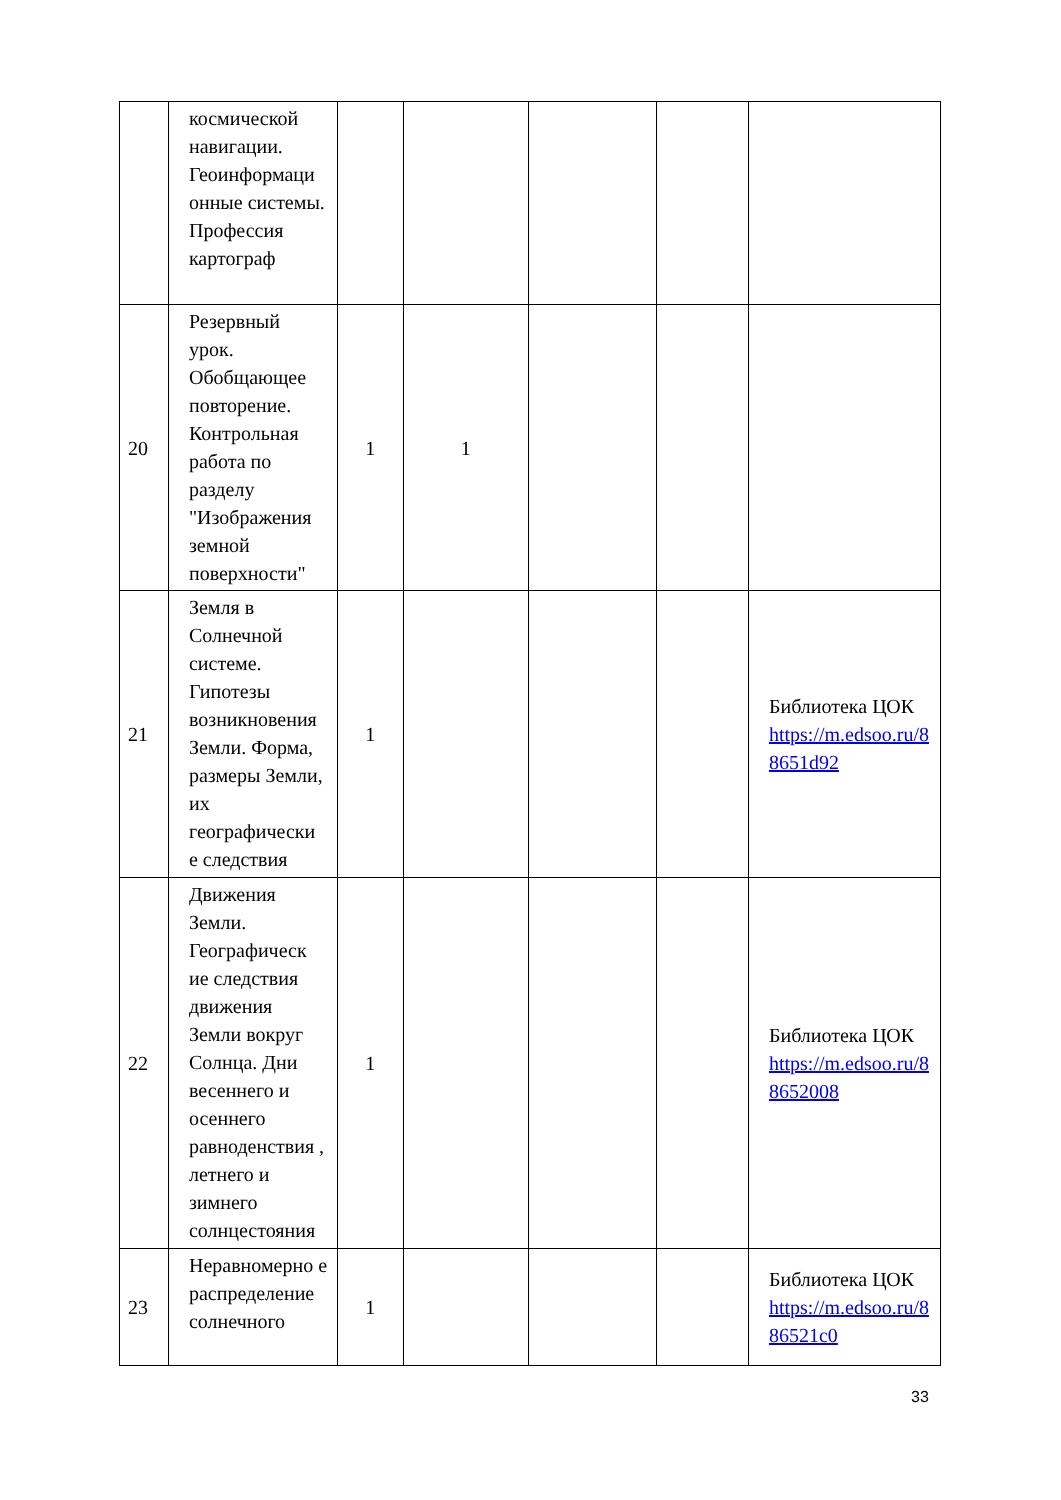| | космической навигации. Геоинформаци онные системы. Профессия картограф | | | | | |
| 20 | Резервный урок. Обобщающее повторение. Контрольная работа по разделу "Изображения земной поверхности" | 1 | 1 | | | |
| 21 | Земля в Солнечной системе. Гипотезы возникновения Земли. Форма, размеры Земли, их географически е следствия | 1 | | | | Библиотека ЦОК https://m.edsoo.ru/8 8651d92 |
| 22 | Движения Земли. Географическ ие следствия движения Земли вокруг Солнца. Дни весеннего и осеннего равноденствия , летнего и зимнего солнцестояния | 1 | | | | Библиотека ЦОК https://m.edsoo.ru/8 8652008 |
| 23 | Неравномерно е распределение солнечного | 1 | | | | Библиотека ЦОК https://m.edsoo.ru/8 86521c0 |
33